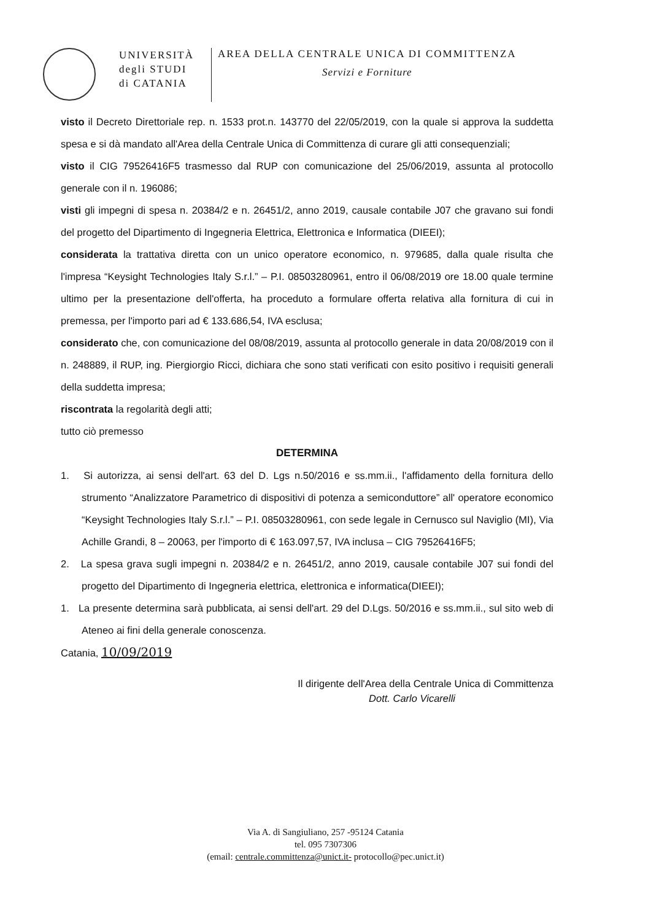UNIVERSITÀ
degli STUDI
di CATANIA
AREA DELLA CENTRALE UNICA DI COMMITTENZA
Servizi e Forniture
visto il Decreto Direttoriale rep. n. 1533 prot.n. 143770 del 22/05/2019, con la quale si approva la suddetta spesa e si dà mandato all'Area della Centrale Unica di Committenza di curare gli atti consequenziali;
visto il CIG 79526416F5 trasmesso dal RUP con comunicazione del 25/06/2019, assunta al protocollo generale con il n. 196086;
visti gli impegni di spesa n. 20384/2 e n. 26451/2, anno 2019, causale contabile J07 che gravano sui fondi del progetto del Dipartimento di Ingegneria Elettrica, Elettronica e Informatica (DIEEI);
considerata la trattativa diretta con un unico operatore economico, n. 979685, dalla quale risulta che l'impresa “Keysight Technologies Italy S.r.l.” – P.I. 08503280961, entro il 06/08/2019 ore 18.00 quale termine ultimo per la presentazione dell'offerta, ha proceduto a formulare offerta relativa alla fornitura di cui in premessa, per l'importo pari ad € 133.686,54, IVA esclusa;
considerato che, con comunicazione del 08/08/2019, assunta al protocollo generale in data 20/08/2019 con il n. 248889, il RUP, ing. Piergiorgio Ricci, dichiara che sono stati verificati con esito positivo i requisiti generali della suddetta impresa;
riscontrata la regolarità degli atti;
tutto ciò premesso
DETERMINA
1. Si autorizza, ai sensi dell'art. 63 del D. Lgs n.50/2016 e ss.mm.ii., l'affidamento della fornitura dello strumento “Analizzatore Parametrico di dispositivi di potenza a semiconduttore” all' operatore economico “Keysight Technologies Italy S.r.l.” – P.I. 08503280961, con sede legale in Cernusco sul Naviglio (MI), Via Achille Grandi, 8 – 20063, per l'importo di € 163.097,57, IVA inclusa – CIG 79526416F5;
2. La spesa grava sugli impegni n. 20384/2 e n. 26451/2, anno 2019, causale contabile J07 sui fondi del progetto del Dipartimento di Ingegneria elettrica, elettronica e informatica(DIEEI);
1. La presente determina sarà pubblicata, ai sensi dell'art. 29 del D.Lgs. 50/2016 e ss.mm.ii., sul sito web di Ateneo ai fini della generale conoscenza.
Catania, 10/09/2019
Il dirigente dell'Area della Centrale Unica di Committenza
Dott. Carlo Vicarelli
Via A. di Sangiuliano, 257 -95124 Catania
tel. 095 7307306
(email: centrale.committenza@unict.it- protocollo@pec.unict.it)